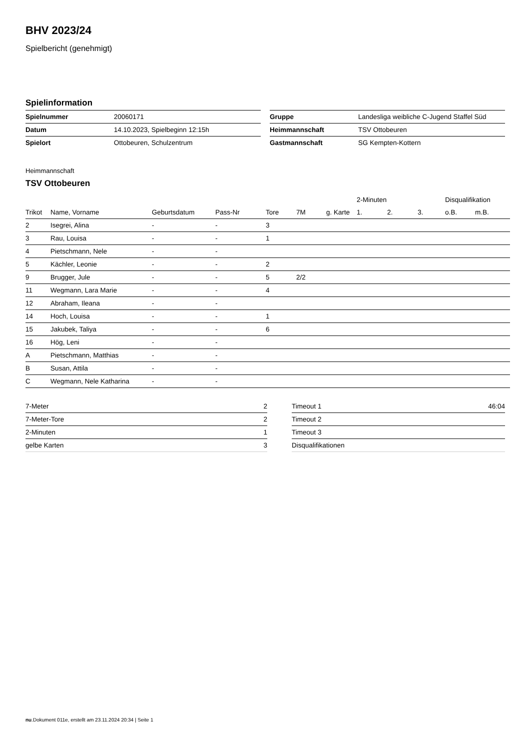BHV 2023/24
Spielbericht (genehmigt)
Spielinformation
| Spielnummer | 20060171 |
| Datum | 14.10.2023, Spielbeginn 12:15h |
| Spielort | Ottobeuren, Schulzentrum |
| Gruppe | Landesliga weibliche C-Jugend Staffel Süd |
| Heimmannschaft | TSV Ottobeuren |
| Gastmannschaft | SG Kempten-Kottern |
Heimmannschaft
TSV Ottobeuren
| | | | | | | | 2-Minuten | | | Disqualifikation | |
| --- | --- | --- | --- | --- | --- | --- | --- | --- | --- | --- | --- |
| Trikot | Name, Vorname | Geburtsdatum | Pass-Nr | Tore | 7M | g. Karte | 1. | 2. | 3. | o.B. | m.B. |
| 2 | Isegrei, Alina | - | - | 3 | | | | | | | |
| 3 | Rau, Louisa | - | - | 1 | | | | | | | |
| 4 | Pietschmann, Nele | - | - | | | | | | | | |
| 5 | Kächler, Leonie | - | - | 2 | | | | | | | |
| 9 | Brugger, Jule | - | - | 5 | 2/2 | | | | | | |
| 11 | Wegmann, Lara Marie | - | - | 4 | | | | | | | |
| 12 | Abraham, Ileana | - | - | | | | | | | | |
| 14 | Hoch, Louisa | - | - | 1 | | | | | | | |
| 15 | Jakubek, Taliya | - | - | 6 | | | | | | | |
| 16 | Hög, Leni | - | - | | | | | | | | |
| A | Pietschmann, Matthias | - | - | | | | | | | | |
| B | Susan, Attila | - | - | | | | | | | | |
| C | Wegmann, Nele Katharina | - | - | | | | | | | | |
| 7-Meter | 2 |
| 7-Meter-Tore | 2 |
| 2-Minuten | 1 |
| gelbe Karten | 3 |
| Timeout 1 | 46:04 |
| Timeout 2 | |
| Timeout 3 | |
| Disqualifikationen | |
nu.Dokument 011e, erstellt am 23.11.2024 20:34 | Seite 1